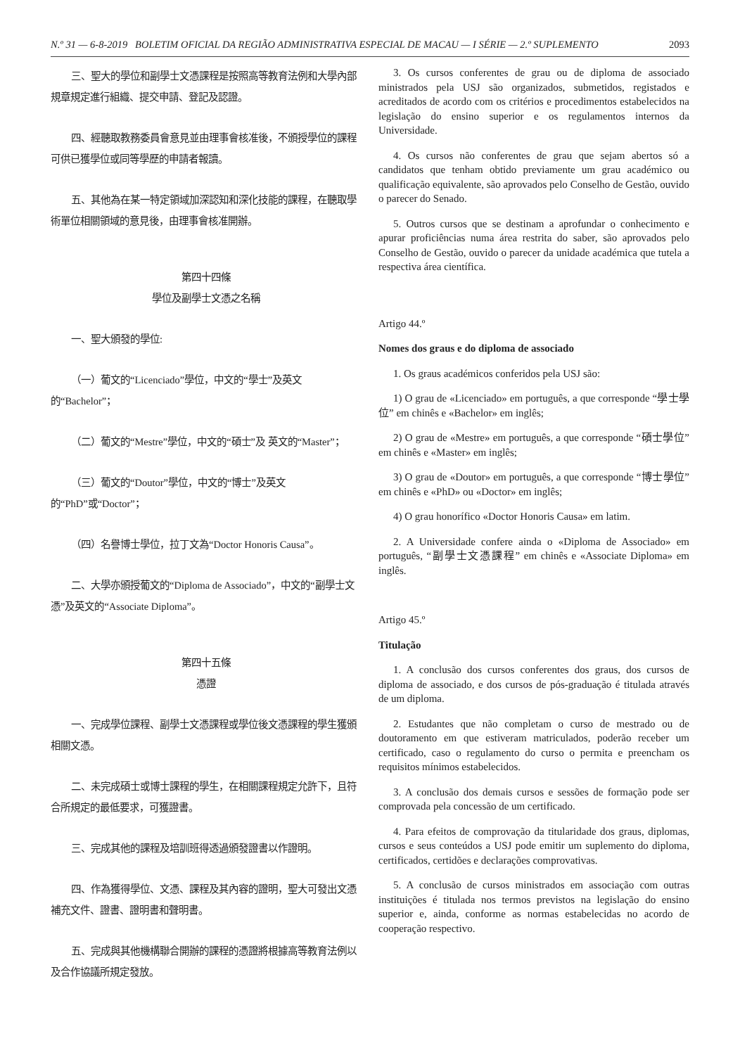N.º 31 — 6-8-2019 BOLETIM OFICIAL DA REGIÃO ADMINISTRATIVA ESPECIAL DE MACAU — I SÉRIE — 2.º SUPLEMENTO 2093
三、聖大的學位和副學士文憑課程是按照高等教育法例和大學內部規章規定進行組織、提交申請、登記及認證。
四、經聽取教務委員會意見並由理事會核准後，不頒授學位的課程可供已獲學位或同等學歷的申請者報讀。
五、其他為在某一特定領域加深認知和深化技能的課程，在聽取學術單位相關領域的意見後，由理事會核准開辦。
第四十四條
學位及副學士文憑之名稱
一、聖大頒發的學位:
（一）葡文的“Licenciado”學位，中文的“學士”及英文的“Bachelor”；
（二）葡文的“Mestre”學位，中文的“碩士”及 英文的“Master”；
（三）葡文的“Doutor”學位，中文的“博士”及英文的“PhD”或“Doctor”；
（四）名譽博士學位，拉丁文為“Doctor Honoris Causa”。
二、大學亦頒授葡文的“Diploma de Associado”，中文的“副學士文憑”及英文的“Associate Diploma”。
第四十五條
憑證
一、完成學位課程、副學士文憑課程或學位後文憑課程的學生獲頒相關文憑。
二、未完成碩士或博士課程的學生，在相關課程規定允許下，且符合所規定的最低要求，可獲證書。
三、完成其他的課程及培訓班得透過頒發證書以作證明。
四、作為獲得學位、文憑、課程及其內容的證明，聖大可發出文憑補充文件、證書、證明書和聲明書。
五、完成與其他機構聯合開辦的課程的憑證將根據高等教育法例以及合作協議所規定發放。
3. Os cursos conferentes de grau ou de diploma de associado ministrados pela USJ são organizados, submetidos, registados e acreditados de acordo com os critérios e procedimentos estabelecidos na legislação do ensino superior e os regulamentos internos da Universidade.
4. Os cursos não conferentes de grau que sejam abertos só a candidatos que tenham obtido previamente um grau académico ou qualificação equivalente, são aprovados pelo Conselho de Gestão, ouvido o parecer do Senado.
5. Outros cursos que se destinam a aprofundar o conhecimento e apurar proficiências numa área restrita do saber, são aprovados pelo Conselho de Gestão, ouvido o parecer da unidade académica que tutela a respectiva área científica.
Artigo 44.º
Nomes dos graus e do diploma de associado
1. Os graus académicos conferidos pela USJ são:
1) O grau de «Licenciado» em português, a que corresponde “學士學位” em chinês e «Bachelor» em inglês;
2) O grau de «Mestre» em português, a que corresponde “碩士學位” em chinês e «Master» em inglês;
3) O grau de «Doutor» em português, a que corresponde “博士學位” em chinês e «PhD» ou «Doctor» em inglês;
4) O grau honorífico «Doctor Honoris Causa» em latim.
2. A Universidade confere ainda o «Diploma de Associado» em português, “副學士文憑課程” em chinês e «Associate Diploma» em inglês.
Artigo 45.º
Titulação
1. A conclusão dos cursos conferentes dos graus, dos cursos de diploma de associado, e dos cursos de pós-graduação é titulada através de um diploma.
2. Estudantes que não completam o curso de mestrado ou de doutoramento em que estiveram matriculados, poderão receber um certificado, caso o regulamento do curso o permita e preencham os requisitos mínimos estabelecidos.
3. A conclusão dos demais cursos e sessões de formação pode ser comprovada pela concessão de um certificado.
4. Para efeitos de comprovação da titularidade dos graus, diplomas, cursos e seus conteúdos a USJ pode emitir um suplemento do diploma, certificados, certidões e declarações comprovativas.
5. A conclusão de cursos ministrados em associação com outras instituições é titulada nos termos previstos na legislação do ensino superior e, ainda, conforme as normas estabelecidas no acordo de cooperação respectivo.